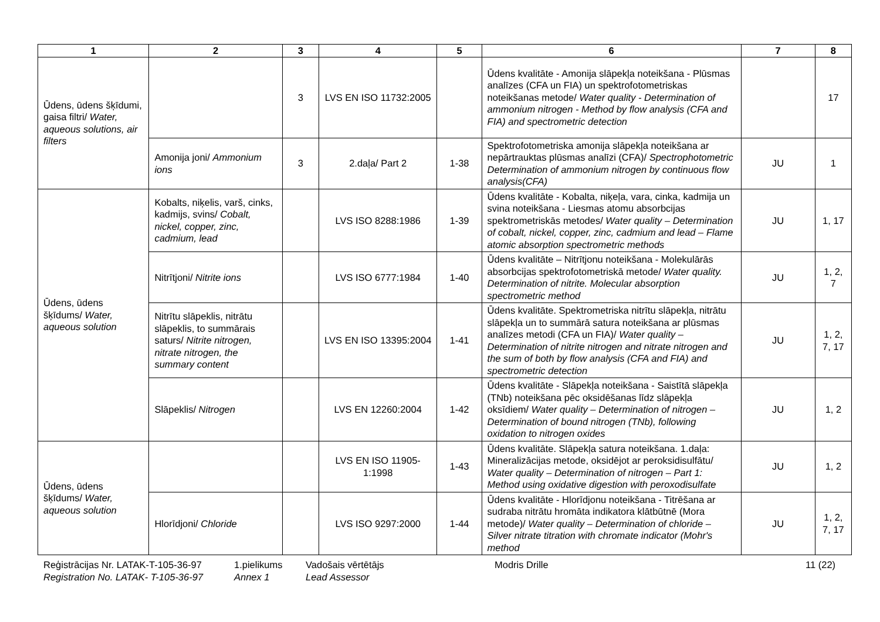| 1 | 2 | 3 | 4 | 5 | 6 | 7 | 8 |
| --- | --- | --- | --- | --- | --- | --- | --- |
| Ūdens, ūdens šķīdumi, gaisa filtri/ Water, aqueous solutions, air filters | | 3 | LVS EN ISO 11732:2005 | | Ūdens kvalitāte - Amonija slāpekļa noteikšana - Plūsmas analīzes (CFA un FIA) un spektrofotometriskas noteikšanas metode/ Water quality - Determination of ammonium nitrogen - Method by flow analysis (CFA and FIA) and spectrometric detection | | 17 |
| | Amonija joni/ Ammonium ions | 3 | 2.daļa/ Part 2 | 1-38 | Spektrofotometriska amonija slāpekļa noteikšana ar nepārtrauktas plūsmas analīzi (CFA)/ Spectrophotometric Determination of ammonium nitrogen by continuous flow analysis(CFA) | JU | 1 |
| Ūdens, ūdens šķīdums/ Water, aqueous solution | Kobalts, niķelis, varš, cinks, kadmijs, svins/ Cobalt, nickel, copper, zinc, cadmium, lead | | LVS ISO 8288:1986 | 1-39 | Ūdens kvalitāte - Kobalta, niķeļa, vara, cinka, kadmija un svina noteikšana - Liesmas atomu absorbcijas spektrometriskās metodes/ Water quality – Determination of cobalt, nickel, copper, zinc, cadmium and lead – Flame atomic absorption spectrometric methods | JU | 1, 17 |
| | Nitrītjoni/ Nitrite ions | | LVS ISO 6777:1984 | 1-40 | Ūdens kvalitāte – Nitrītjonu noteikšana - Molekulārās absorbcijas spektrofotometriskā metode/ Water quality. Determination of nitrite. Molecular absorption spectrometric method | JU | 1, 2, 7 |
| | Nitrītu slāpeklis, nitrātu slāpeklis, to summārais saturs/ Nitrite nitrogen, nitrate nitrogen, the summary content | | LVS EN ISO 13395:2004 | 1-41 | Ūdens kvalitāte. Spektrometriska nitrītu slāpekļa, nitrātu slāpekļa un to summārā satura noteikšana ar plūsmas analīzes metodi (CFA un FIA)/ Water quality – Determination of nitrite nitrogen and nitrate nitrogen and the sum of both by flow analysis (CFA and FIA) and spectrometric detection | JU | 1, 2, 7, 17 |
| | Slāpeklis/ Nitrogen | | LVS EN 12260:2004 | 1-42 | Ūdens kvalitāte - Slāpekļa noteikšana - Saistītā slāpekļa (TNb) noteikšana pēc oksidēšanas līdz slāpekļa oksīdiem/ Water quality – Determination of nitrogen – Determination of bound nitrogen (TNb), following oxidation to nitrogen oxides | JU | 1, 2 |
| Ūdens, ūdens šķīdums/ Water, aqueous solution | | | LVS EN ISO 11905-1:1998 | 1-43 | Ūdens kvalitāte. Slāpekļa satura noteikšana. 1.daļa: Mineralizācijas metode, oksidējot ar peroksidisulfātu/ Water quality – Determination of nitrogen – Part 1: Method using oxidative digestion with peroxodisulfate | JU | 1, 2 |
| | Hlorīdjoni/ Chloride | | LVS ISO 9297:2000 | 1-44 | Ūdens kvalitāte - Hlorīdjonu noteikšana - Titrēšana ar sudraba nitrātu hromāta indikatora klātbūtnē (Mora metode)/ Water quality – Determination of chloride – Silver nitrate titration with chromate indicator (Mohr's method | JU | 1, 2, 7, 17 |
Reģistrācijas Nr. LATAK-T-105-36-97
Registration No. LATAK- T-105-36-97
1.pielikums
Annex 1
Vadošais vērtētājs
Lead Assessor
Modris Drille 11 (22)